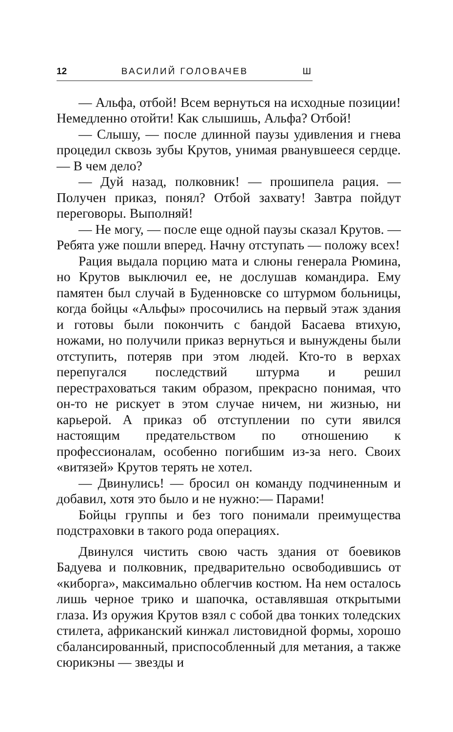12 ВАСИЛИЙ ГОЛОВАЧЕВ Ш
— Альфа, отбой! Всем вернуться на исходные позиции! Немедленно отойти! Как слышишь, Альфа? Отбой!
— Слышу, — после длинной паузы удивления и гнева процедил сквозь зубы Крутов, унимая рванувшееся сердце. — В чем дело?
— Дуй назад, полковник! — прошипела рация. — Получен приказ, понял? Отбой захвату! Завтра пойдут переговоры. Выполняй!
— Не могу, — после еще одной паузы сказал Крутов. — Ребята уже пошли вперед. Начну отступать — положу всех!
Рация выдала порцию мата и слюны генерала Рюмина, но Крутов выключил ее, не дослушав командира. Ему памятен был случай в Буденновске со штурмом больницы, когда бойцы «Альфы» просочились на первый этаж здания и готовы были покончить с бандой Басаева втихую, ножами, но получили приказ вернуться и вынуждены были отступить, потеряв при этом людей. Кто-то в верхах перепугался последствий штурма и решил перестраховаться таким образом, прекрасно понимая, что он-то не рискует в этом случае ничем, ни жизнью, ни карьерой. А приказ об отступлении по сути явился настоящим предательством по отношению к профессионалам, особенно погибшим из-за него. Своих «витязей» Крутов терять не хотел.
— Двинулись! — бросил он команду подчиненным и добавил, хотя это было и не нужно:— Парами!
Бойцы группы и без того понимали преимущества подстраховки в такого рода операциях.
Двинулся чистить свою часть здания от боевиков Бадуева и полковник, предварительно освободившись от «киборга», максимально облегчив костюм. На нем осталось лишь черное трико и шапочка, оставлявшая открытыми глаза. Из оружия Крутов взял с собой два тонких толедских стилета, африканский кинжал листовидной формы, хорошо сбалансированный, приспособленный для метания, а также сюрикэны — звезды и